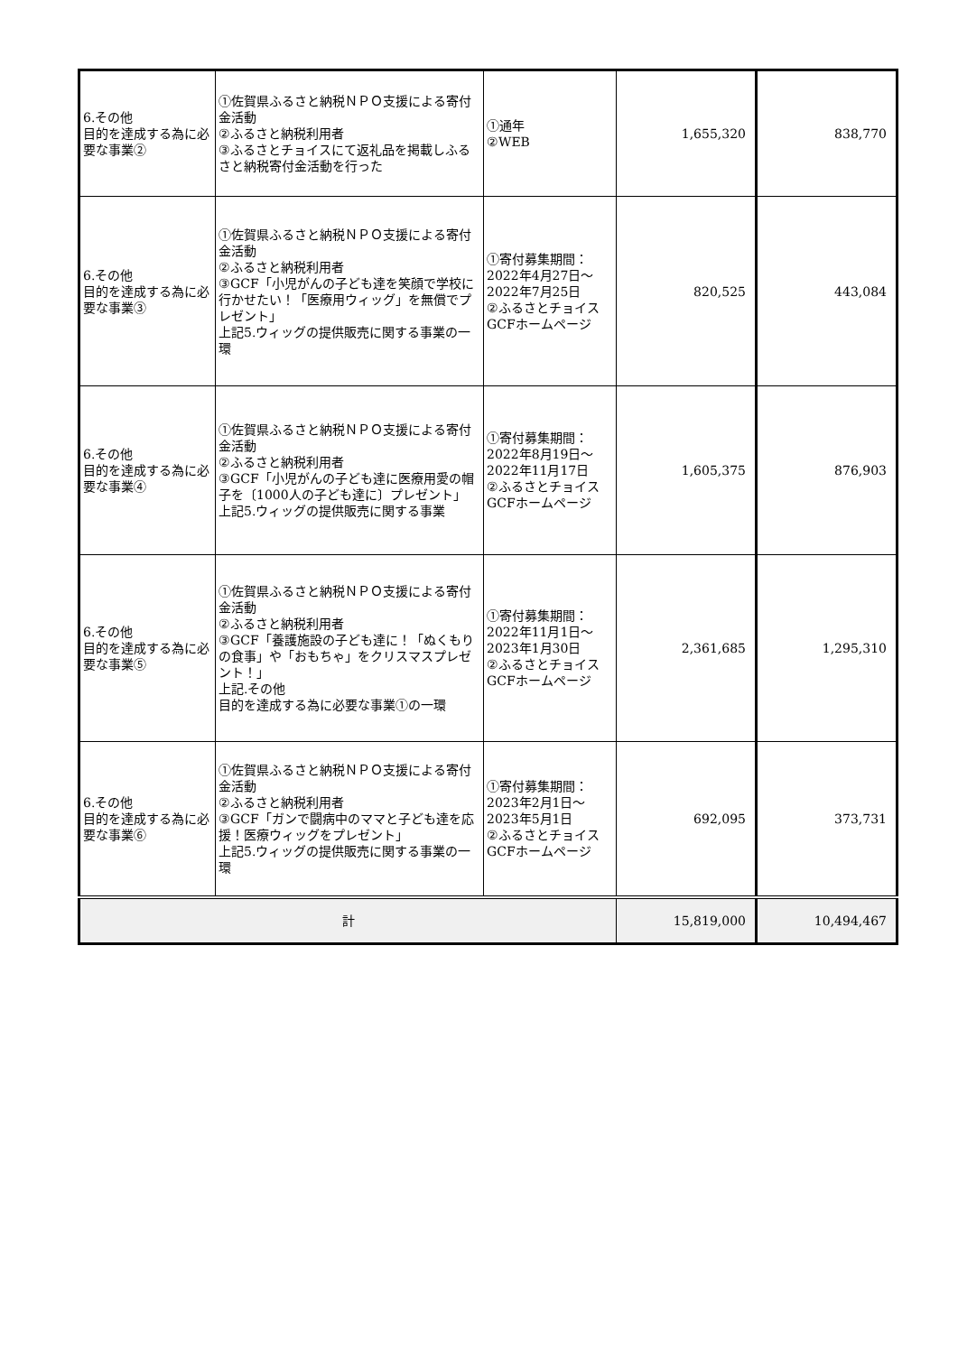| 6.その他 目的を達成する為に必要な事業② | ①佐賀県ふるさと納税ＮＰＯ支援による寄付金活動 ②ふるさと納税利用者 ③ふるさとチョイスにて返礼品を掲載しふるさと納税寄付金活動を行った | ①通年 ②WEB | 1,655,320 | 838,770 |
| 6.その他 目的を達成する為に必要な事業③ | ①佐賀県ふるさと納税ＮＰＯ支援による寄付金活動 ②ふるさと納税利用者 ③GCF「小児がんの子ども達を笑顔で学校に行かせたい！「医療用ウィッグ」を無償でプレゼント」 上記5.ウィッグの提供販売に関する事業の一環 | ①寄付募集期間：2022年4月27日～2022年7月25日 ②ふるさとチョイスGCFホームページ | 820,525 | 443,084 |
| 6.その他 目的を達成する為に必要な事業④ | ①佐賀県ふるさと納税ＮＰＯ支援による寄付金活動 ②ふるさと納税利用者 ③GCF「小児がんの子ども達に医療用愛の帽子を〔1000人の子ども達に〕プレゼント」 上記5.ウィッグの提供販売に関する事業 | ①寄付募集期間：2022年8月19日～2022年11月17日 ②ふるさとチョイスGCFホームページ | 1,605,375 | 876,903 |
| 6.その他 目的を達成する為に必要な事業⑤ | ①佐賀県ふるさと納税ＮＰＯ支援による寄付金活動 ②ふるさと納税利用者 ③GCF「養護施設の子ども達に！「ぬくもりの食事」や「おもちゃ」をクリスマスプレゼント！」 上記.その他 目的を達成する為に必要な事業①の一環 | ①寄付募集期間：2022年11月1日～2023年1月30日 ②ふるさとチョイスGCFホームページ | 2,361,685 | 1,295,310 |
| 6.その他 目的を達成する為に必要な事業⑥ | ①佐賀県ふるさと納税ＮＰＯ支援による寄付金活動 ②ふるさと納税利用者 ③GCF「ガンで闘病中のママと子ども達を応援！医療ウィッグをプレゼント」 上記5.ウィッグの提供販売に関する事業の一環 | ①寄付募集期間：2023年2月1日～2023年5月1日 ②ふるさとチョイスGCFホームページ | 692,095 | 373,731 |
| 計 | | | 15,819,000 | 10,494,467 |